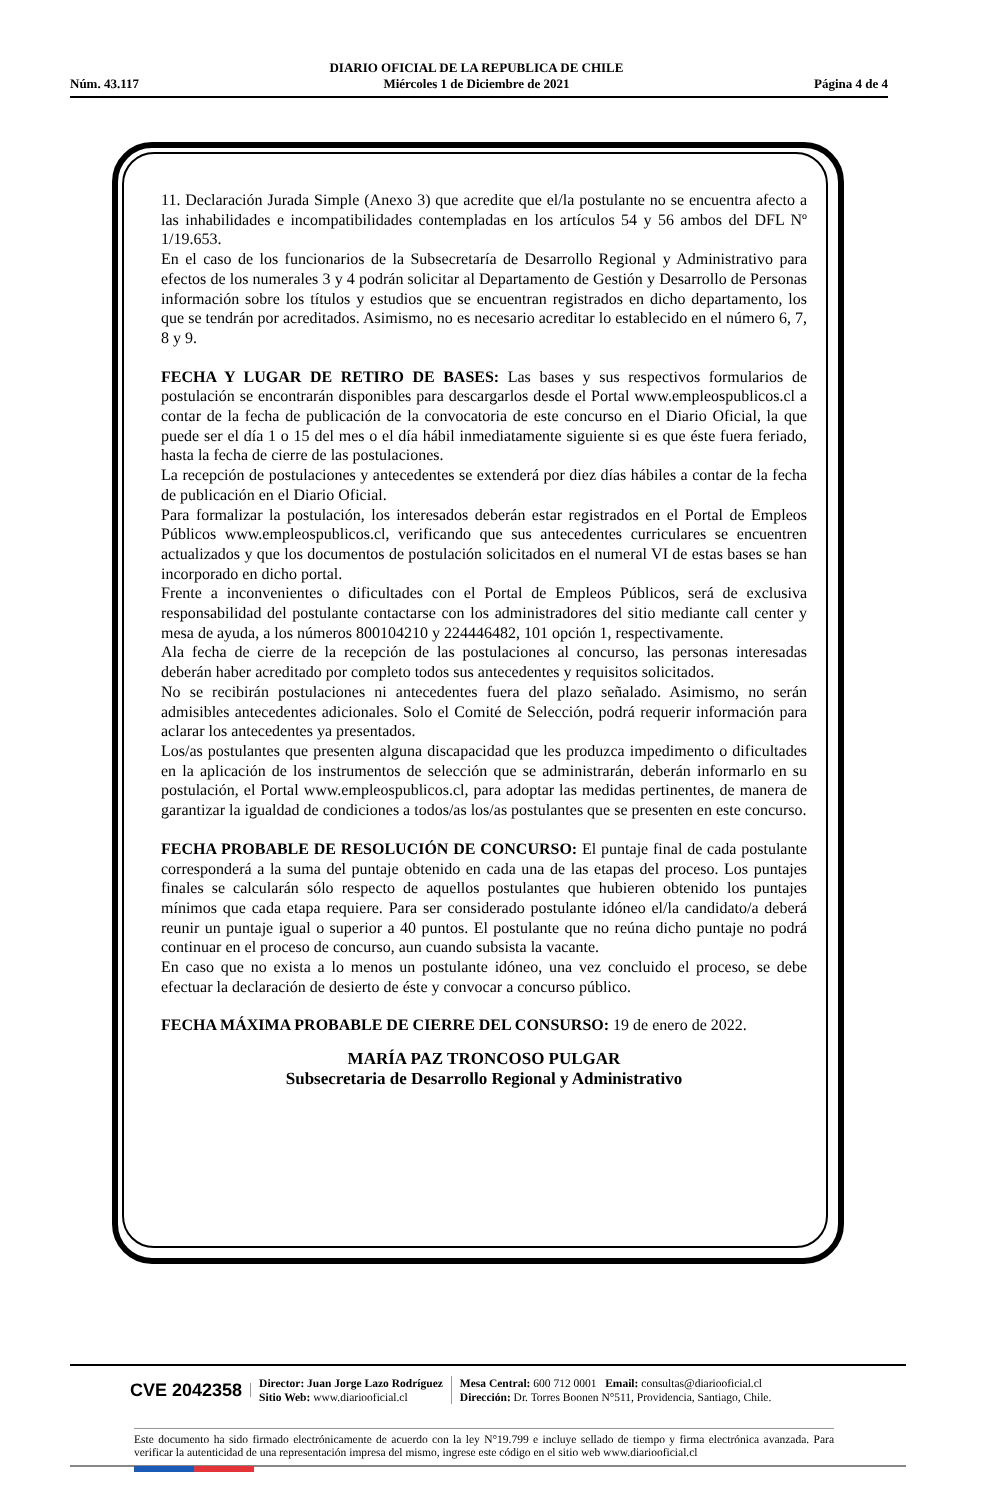Núm. 43.117 DIARIO OFICIAL DE LA REPUBLICA DE CHILE
Miércoles 1 de Diciembre de 2021 Página 4 de 4
11. Declaración Jurada Simple (Anexo 3) que acredite que el/la postulante no se encuentra afecto a las inhabilidades e incompatibilidades contempladas en los artículos 54 y 56 ambos del DFL Nº 1/19.653.
En el caso de los funcionarios de la Subsecretaría de Desarrollo Regional y Administrativo para efectos de los numerales 3 y 4 podrán solicitar al Departamento de Gestión y Desarrollo de Personas información sobre los títulos y estudios que se encuentran registrados en dicho departamento, los que se tendrán por acreditados. Asimismo, no es necesario acreditar lo establecido en el número 6, 7, 8 y 9.
FECHA Y LUGAR DE RETIRO DE BASES: Las bases y sus respectivos formularios de postulación se encontrarán disponibles para descargarlos desde el Portal www.empleospublicos.cl a contar de la fecha de publicación de la convocatoria de este concurso en el Diario Oficial, la que puede ser el día 1 o 15 del mes o el día hábil inmediatamente siguiente si es que éste fuera feriado, hasta la fecha de cierre de las postulaciones.
La recepción de postulaciones y antecedentes se extenderá por diez días hábiles a contar de la fecha de publicación en el Diario Oficial.
Para formalizar la postulación, los interesados deberán estar registrados en el Portal de Empleos Públicos www.empleospublicos.cl, verificando que sus antecedentes curriculares se encuentren actualizados y que los documentos de postulación solicitados en el numeral VI de estas bases se han incorporado en dicho portal.
Frente a inconvenientes o dificultades con el Portal de Empleos Públicos, será de exclusiva responsabilidad del postulante contactarse con los administradores del sitio mediante call center y mesa de ayuda, a los números 800104210 y 224446482, 101 opción 1, respectivamente.
Ala fecha de cierre de la recepción de las postulaciones al concurso, las personas interesadas deberán haber acreditado por completo todos sus antecedentes y requisitos solicitados.
No se recibirán postulaciones ni antecedentes fuera del plazo señalado. Asimismo, no serán admisibles antecedentes adicionales. Solo el Comité de Selección, podrá requerir información para aclarar los antecedentes ya presentados.
Los/as postulantes que presenten alguna discapacidad que les produzca impedimento o dificultades en la aplicación de los instrumentos de selección que se administrarán, deberán informarlo en su postulación, el Portal www.empleospublicos.cl, para adoptar las medidas pertinentes, de manera de garantizar la igualdad de condiciones a todos/as los/as postulantes que se presenten en este concurso.
FECHA PROBABLE DE RESOLUCIÓN DE CONCURSO: El puntaje final de cada postulante corresponderá a la suma del puntaje obtenido en cada una de las etapas del proceso. Los puntajes finales se calcularán sólo respecto de aquellos postulantes que hubieren obtenido los puntajes mínimos que cada etapa requiere. Para ser considerado postulante idóneo el/la candidato/a deberá reunir un puntaje igual o superior a 40 puntos. El postulante que no reúna dicho puntaje no podrá continuar en el proceso de concurso, aun cuando subsista la vacante.
En caso que no exista a lo menos un postulante idóneo, una vez concluido el proceso, se debe efectuar la declaración de desierto de éste y convocar a concurso público.
FECHA MÁXIMA PROBABLE DE CIERRE DEL CONSURSO: 19 de enero de 2022.
MARÍA PAZ TRONCOSO PULGAR
Subsecretaria de Desarrollo Regional y Administrativo
CVE 2042358
Director: Juan Jorge Lazo Rodríguez
Sitio Web: www.diariooficial.cl
Mesa Central: 600 712 0001 Email: consultas@diariooficial.cl
Dirección: Dr. Torres Boonen N°511, Providencia, Santiago, Chile.
Este documento ha sido firmado electrónicamente de acuerdo con la ley N°19.799 e incluye sellado de tiempo y firma electrónica avanzada. Para verificar la autenticidad de una representación impresa del mismo, ingrese este código en el sitio web www.diariooficial.cl